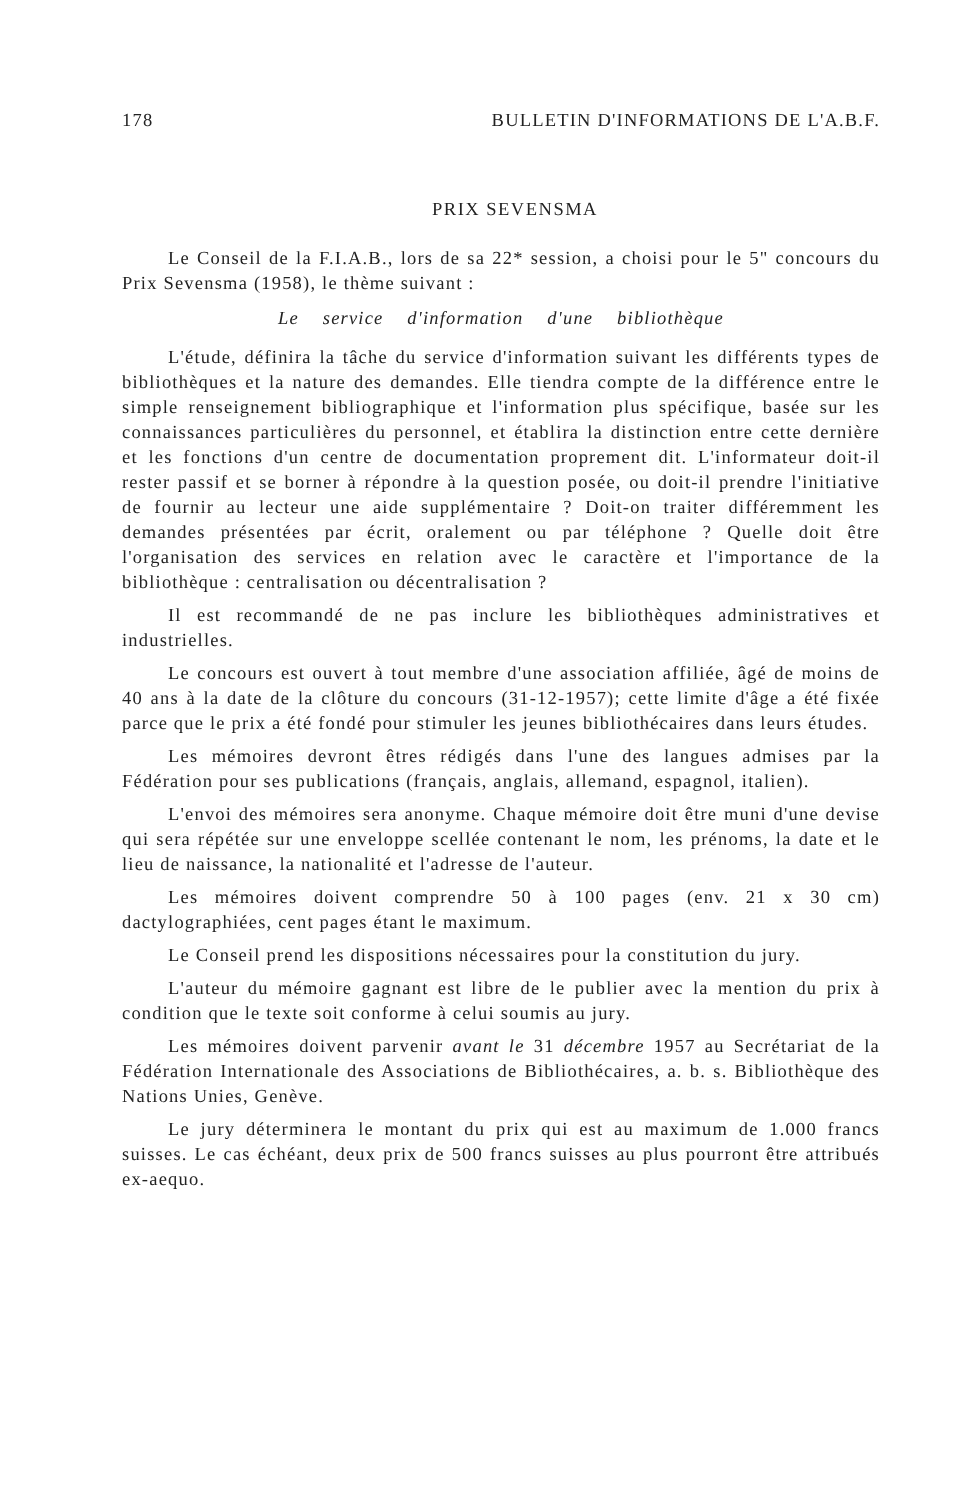178 BULLETIN D'INFORMATIONS DE L'A.B.F.
PRIX SEVENSMA
Le Conseil de la F.I.A.B., lors de sa 22* session, a choisi pour le 5" concours du Prix Sevensma (1958), le thème suivant :
Le service d'information d'une bibliothèque
L'étude, définira la tâche du service d'information suivant les différents types de bibliothèques et la nature des demandes. Elle tiendra compte de la différence entre le simple renseignement bibliographique et l'information plus spécifique, basée sur les connaissances particulières du personnel, et établira la distinction entre cette dernière et les fonctions d'un centre de documentation proprement dit. L'informateur doit-il rester passif et se borner à répondre à la question posée, ou doit-il prendre l'initiative de fournir au lecteur une aide supplémentaire ? Doit-on traiter différemment les demandes présentées par écrit, oralement ou par téléphone ? Quelle doit être l'organisation des services en relation avec le caractère et l'importance de la bibliothèque : centralisation ou décentralisation ?
Il est recommandé de ne pas inclure les bibliothèques administratives et industrielles.
Le concours est ouvert à tout membre d'une association affiliée, âgé de moins de 40 ans à la date de la clôture du concours (31-12-1957); cette limite d'âge a été fixée parce que le prix a été fondé pour stimuler les jeunes bibliothécaires dans leurs études.
Les mémoires devront êtres rédigés dans l'une des langues admises par la Fédération pour ses publications (français, anglais, allemand, espagnol, italien).
L'envoi des mémoires sera anonyme. Chaque mémoire doit être muni d'une devise qui sera répétée sur une enveloppe scellée contenant le nom, les prénoms, la date et le lieu de naissance, la nationalité et l'adresse de l'auteur.
Les mémoires doivent comprendre 50 à 100 pages (env. 21 x 30 cm) dactylographiées, cent pages étant le maximum.
Le Conseil prend les dispositions nécessaires pour la constitution du jury.
L'auteur du mémoire gagnant est libre de le publier avec la mention du prix à condition que le texte soit conforme à celui soumis au jury.
Les mémoires doivent parvenir avant le 31 décembre 1957 au Secrétariat de la Fédération Internationale des Associations de Bibliothécaires, a. b. s. Bibliothèque des Nations Unies, Genève.
Le jury déterminera le montant du prix qui est au maximum de 1.000 francs suisses. Le cas échéant, deux prix de 500 francs suisses au plus pourront être attribués ex-aequo.